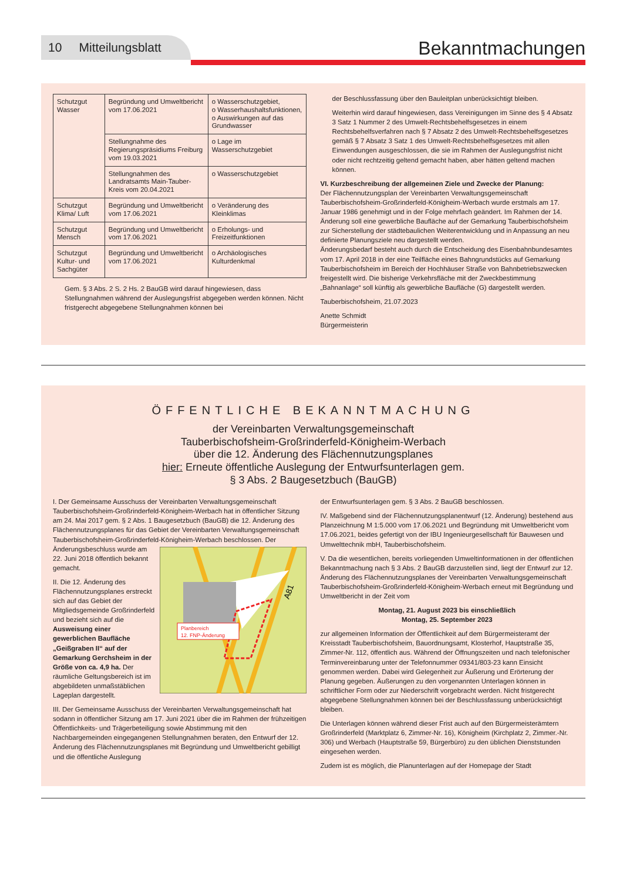10 Mitteilungsblatt
Bekanntmachungen
| Schutzgut Wasser | Begründung und Umweltbericht vom 17.06.2021 | o Wasserschutzgebiet, o Wasserhaushaltsfunktionen, o Auswirkungen auf das Grundwasser |
| | Stellungnahme des Regierungspräsidiums Freiburg vom 19.03.2021 | o Lage im Wasserschutzgebiet |
| | Stellungnahmen des Landratsamts Main-Tauber-Kreis vom 20.04.2021 | o Wasserschutzgebiet |
| Schutzgut Klima/ Luft | Begründung und Umweltbericht vom 17.06.2021 | o Veränderung des Kleinklimas |
| Schutzgut Mensch | Begründung und Umweltbericht vom 17.06.2021 | o Erholungs- und Freizeitfunktionen |
| Schutzgut Kultur- und Sachgüter | Begründung und Umweltbericht vom 17.06.2021 | o Archäologisches Kulturdenkmal |
Gem. § 3 Abs. 2 S. 2 Hs. 2 BauGB wird darauf hingewiesen, dass Stellungnahmen während der Auslegungsfrist abgegeben werden können. Nicht fristgerecht abgegebene Stellungnahmen können bei
der Beschlussfassung über den Bauleitplan unberücksichtigt bleiben.
Weiterhin wird darauf hingewiesen, dass Vereinigungen im Sinne des § 4 Absatz 3 Satz 1 Nummer 2 des Umwelt-Rechtsbehelfsgesetzes in einem Rechtsbehelfsverfahren nach § 7 Absatz 2 des Umwelt-Rechtsbehelfsgesetzes gemäß § 7 Absatz 3 Satz 1 des Umwelt-Rechtsbehelfsgesetzes mit allen Einwendungen ausgeschlossen, die sie im Rahmen der Auslegungsfrist nicht oder nicht rechtzeitig geltend gemacht haben, aber hätten geltend machen können.
VI. Kurzbeschreibung der allgemeinen Ziele und Zwecke der Planung:
Der Flächennutzungsplan der Vereinbarten Verwaltungsgemeinschaft Tauberbischofsheim-Großrinderfeld-Königheim-Werbach wurde erstmals am 17. Januar 1986 genehmigt und in der Folge mehrfach geändert. Im Rahmen der 14. Änderung soll eine gewerbliche Baufläche auf der Gemarkung Tauberbischofsheim zur Sicherstellung der städtebaulichen Weiterentwicklung und in Anpassung an neu definierte Planungsziele neu dargestellt werden.
Änderungsbedarf besteht auch durch die Entscheidung des Eisenbahnbundesamtes vom 17. April 2018 in der eine Teilfläche eines Bahngrundstücks auf Gemarkung Tauberbischofsheim im Bereich der Hochhäuser Straße von Bahnbetriebszwecken freigestellt wird. Die bisherige Verkehrsfläche mit der Zweckbestimmung „Bahnanlage“ soll künftig als gewerbliche Baufläche (G) dargestellt werden.
Tauberbischofsheim, 21.07.2023
Anette Schmidt
Bürgermeisterin
ÖFFENTLICHE BEKANNTMACHUNG
der Vereinbarten Verwaltungsgemeinschaft
Tauberbischofsheim-Großrinderfeld-Königheim-Werbach
über die 12. Änderung des Flächennutzungsplanes
hier: Erneute öffentliche Auslegung der Entwurfsunterlagen gem.
§ 3 Abs. 2 Baugesetzbuch (BauGB)
I. Der Gemeinsame Ausschuss der Vereinbarten Verwaltungsgemeinschaft Tauberbischofsheim-Großrinderfeld-Königheim-Werbach hat in öffentlicher Sitzung am 24. Mai 2017 gem. § 2 Abs. 1 Baugesetzbuch (BauGB) die 12. Änderung des Flächennutzungsplanes für das Gebiet der Vereinbarten Verwaltungsgemeinschaft Tauberbischofsheim-Großrinderfeld-Königheim-Werbach
Planbereich
12. FNP-Änderung
A81
beschlossen. Der Änderungsbeschluss wurde am 22. Juni 2018 öffentlich bekannt gemacht.
II. Die 12. Änderung des Flächennutzungsplanes erstreckt sich auf das Gebiet der Mitgliedsgemeinde Großrinderfeld und bezieht sich auf die Ausweisung einer gewerblichen Baufläche „Geißgraben II“ auf der Gemarkung Gerchsheim in der Größe von ca. 4,9 ha. Der räumliche Geltungsbereich ist im abgebildeten unmaßstäblichen Lageplan dargestellt.
III. Der Gemeinsame Ausschuss der Vereinbarten Verwaltungsgemeinschaft hat sodann in öffentlicher Sitzung am 17. Juni 2021 über die im Rahmen der frühzeitigen Öffentlichkeits- und Trägerbeteiligung sowie Abstimmung mit den Nachbargemeinden eingegangenen Stellungnahmen beraten, den Entwurf der 12. Änderung des Flächennutzungsplanes mit Begründung und Umweltbericht gebilligt und die öffentliche Auslegung
der Entwurfsunterlagen gem. § 3 Abs. 2 BauGB beschlossen.
IV. Maßgebend sind der Flächennutzungsplanentwurf (12. Änderung) bestehend aus Planzeichnung M 1:5.000 vom 17.06.2021 und Begründung mit Umweltbericht vom 17.06.2021, beides gefertigt von der IBU Ingenieurgesellschaft für Bauwesen und Umwelttechnik mbH, Tauberbischofsheim.
V. Da die wesentlichen, bereits vorliegenden Umweltinformationen in der öffentlichen Bekanntmachung nach § 3 Abs. 2 BauGB darzustellen sind, liegt der Entwurf zur 12. Änderung des Flächennutzungsplanes der Vereinbarten Verwaltungsgemeinschaft Tauberbischofsheim-Großrinderfeld-Königheim-Werbach erneut mit Begründung und Umweltbericht in der Zeit vom
Montag, 21. August 2023 bis einschließlich
Montag, 25. September 2023
zur allgemeinen Information der Öffentlichkeit auf dem Bürgermeisteramt der Kreisstadt Tauberbischofsheim, Bauordnungsamt, Klosterhof, Hauptstraße 35, Zimmer-Nr. 112, öffentlich aus. Während der Öffnungszeiten und nach telefonischer Terminvereinbarung unter der Telefonnummer 09341/803-23 kann Einsicht genommen werden. Dabei wird Gelegenheit zur Äußerung und Erörterung der Planung gegeben. Äußerungen zu den vorgenannten Unterlagen können in schriftlicher Form oder zur Niederschrift vorgebracht werden. Nicht fristgerecht abgegebene Stellungnahmen können bei der Beschlussfassung unberücksichtigt bleiben.
Die Unterlagen können während dieser Frist auch auf den Bürgermeisterämtern Großrinderfeld (Marktplatz 6, Zimmer-Nr. 16), Königheim (Kirchplatz 2, Zimmer.-Nr. 306) und Werbach (Hauptstraße 59, Bürgerbüro) zu den üblichen Dienststunden eingesehen werden.
Zudem ist es möglich, die Planunterlagen auf der Homepage der Stadt